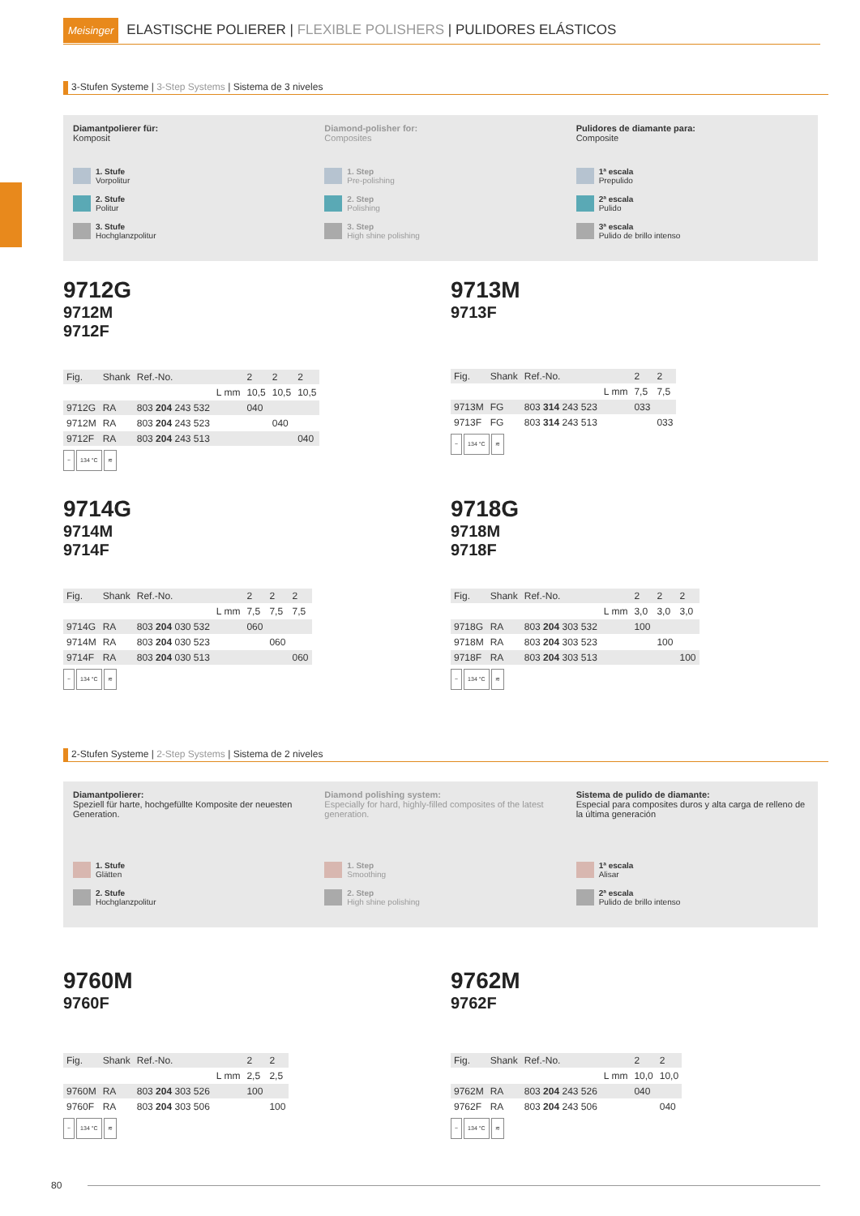Meisinger ELASTISCHE POLIERER | FLEXIBLE POLISHERS | PULIDORES ELÁSTICOS
3-Stufen Systeme | 3-Step Systems | Sistema de 3 niveles
Diamantpolierer für:
Komposit
1. Stufe
Vorpolitur
2. Stufe
Politur
3. Stufe
Hochglanzpolitur
Diamond-polisher for:
Composites
1. Step
Pre-polishing
2. Step
Polishing
3. Step
High shine polishing
Pulidores de diamante para:
Composite
1ª escala
Prepulido
2ª escala
Pulido
3ª escala
Pulido de brillo intenso
9712G
9712M
9712F
| Fig. | Shank | Ref.-No. | | 2 | 2 | 2 |
| | | | L mm | 10,5 | 10,5 | 10,5 |
| 9712G | RA | 803 204 243 532 | | 040 | | |
| 9712M | RA | 803 204 243 523 | | | 040 | |
| 9712F | RA | 803 204 243 513 | | | | 040 |
~ 134 °C ≋
9713M
9713F
| Fig. | Shank | Ref.-No. | | 2 | 2 |
| | | | L mm | 7,5 | 7,5 |
| 9713M | FG | 803 314 243 523 | | 033 | |
| 9713F | FG | 803 314 243 513 | | | 033 |
~ 134 °C ≋
9714G
9714M
9714F
| Fig. | Shank | Ref.-No. | | 2 | 2 | 2 |
| | | | L mm | 7,5 | 7,5 | 7,5 |
| 9714G | RA | 803 204 030 532 | | 060 | | |
| 9714M | RA | 803 204 030 523 | | | 060 | |
| 9714F | RA | 803 204 030 513 | | | | 060 |
~ 134 °C ≋
9718G
9718M
9718F
| Fig. | Shank | Ref.-No. | | 2 | 2 | 2 |
| | | | L mm | 3,0 | 3,0 | 3,0 |
| 9718G | RA | 803 204 303 532 | | 100 | | |
| 9718M | RA | 803 204 303 523 | | | 100 | |
| 9718F | RA | 803 204 303 513 | | | | 100 |
~ 134 °C ≋
2-Stufen Systeme | 2-Step Systems | Sistema de 2 niveles
Diamantpolierer:
Speziell für harte, hochgefüllte Komposite der neuesten Generation.
1. Stufe
Glätten
2. Stufe
Hochglanzpolitur
Diamond polishing system:
Especially for hard, highly-filled composites of the latest generation.
1. Step
Smoothing
2. Step
High shine polishing
Sistema de pulido de diamante:
Especial para composites duros y alta carga de relleno de la última generación
1ª escala
Alisar
2ª escala
Pulido de brillo intenso
9760M
9760F
| Fig. | Shank | Ref.-No. | | 2 | 2 |
| | | | L mm | 2,5 | 2,5 |
| 9760M | RA | 803 204 303 526 | | 100 | |
| 9760F | RA | 803 204 303 506 | | | 100 |
~ 134 °C ≋
9762M
9762F
| Fig. | Shank | Ref.-No. | | 2 | 2 |
| | | | L mm | 10,0 | 10,0 |
| 9762M | RA | 803 204 243 526 | | 040 | |
| 9762F | RA | 803 204 243 506 | | | 040 |
~ 134 °C ≋
80